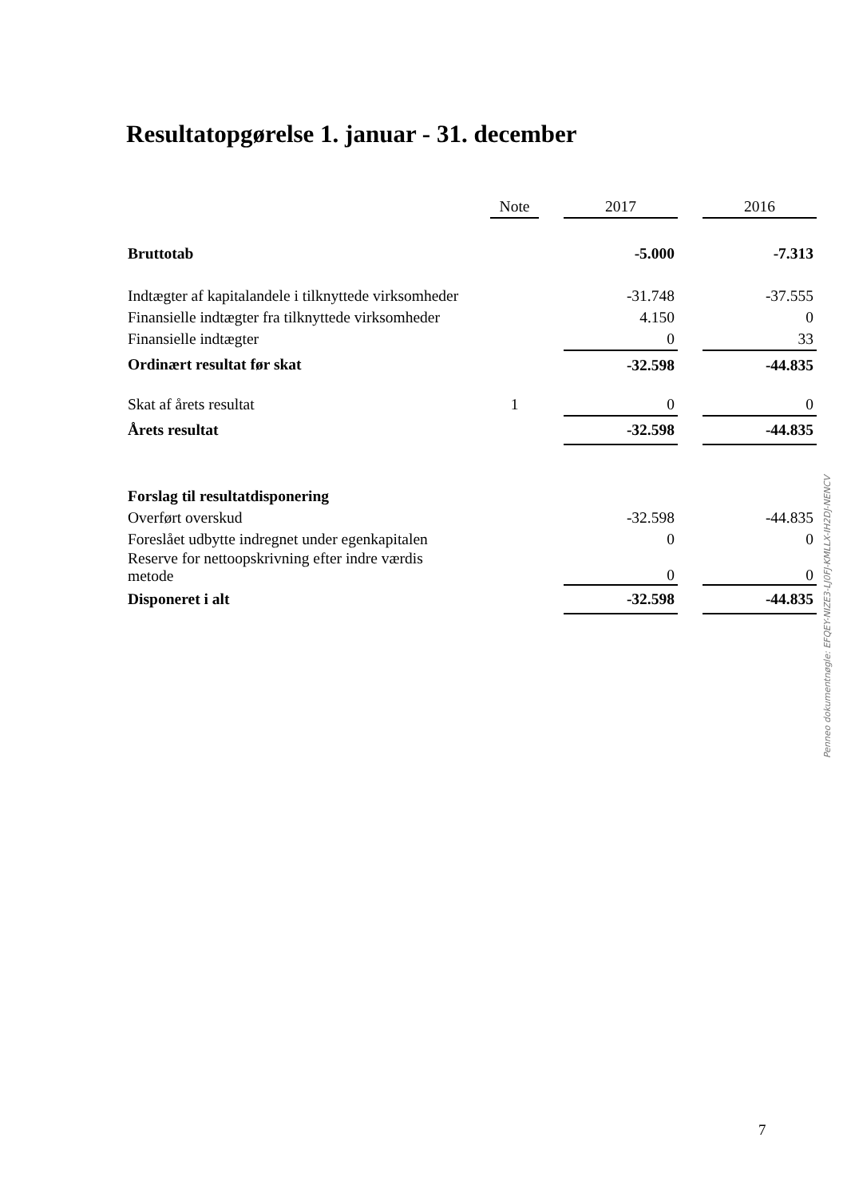Resultatopgørelse 1. januar - 31. december
| | Note | | 2017 | | 2016 |
| --- | --- | --- | --- | --- | --- |
| Bruttotab | | | -5.000 | | -7.313 |
| Indtægter af kapitalandele i tilknyttede virksomheder | | | -31.748 | | -37.555 |
| Finansielle indtægter fra tilknyttede virksomheder | | | 4.150 | | 0 |
| Finansielle indtægter | | | 0 | | 33 |
| Ordinært resultat før skat | | | -32.598 | | -44.835 |
| Skat af årets resultat | 1 | | 0 | | 0 |
| Årets resultat | | | -32.598 | | -44.835 |
| Forslag til resultatdisponering | | | | | |
| Overført overskud | | | -32.598 | | -44.835 |
| Foreslået udbytte indregnet under egenkapitalen | | | 0 | | 0 |
| Reserve for nettoopskrivning efter indre værdis metode | | | 0 | | 0 |
| Disponeret i alt | | | -32.598 | | -44.835 |
Penneo dokumentnøgle: EFQEY-NIZE3-LJ0FJ-KMLLX-IH2DJ-NENCV
7